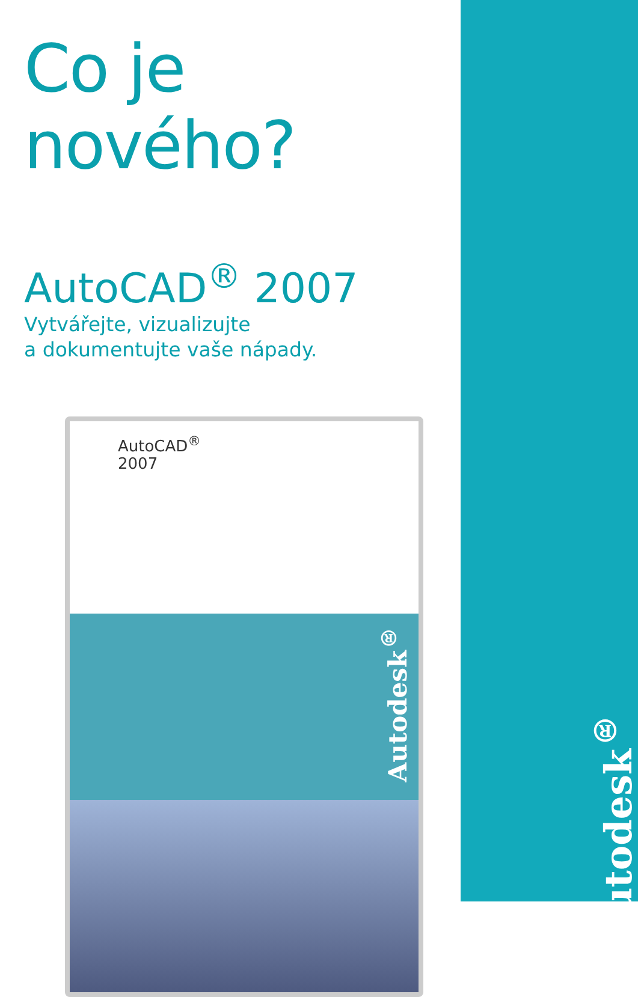Autodesk<sup>®</sup>
Co je nového?
AutoCAD<sup>®</sup> 2007
Vytvářejte, vizualizujte
a dokumentujte vaše nápady.
AutoCAD<sup>®</sup>
2007
Autodesk<sup>®</sup>